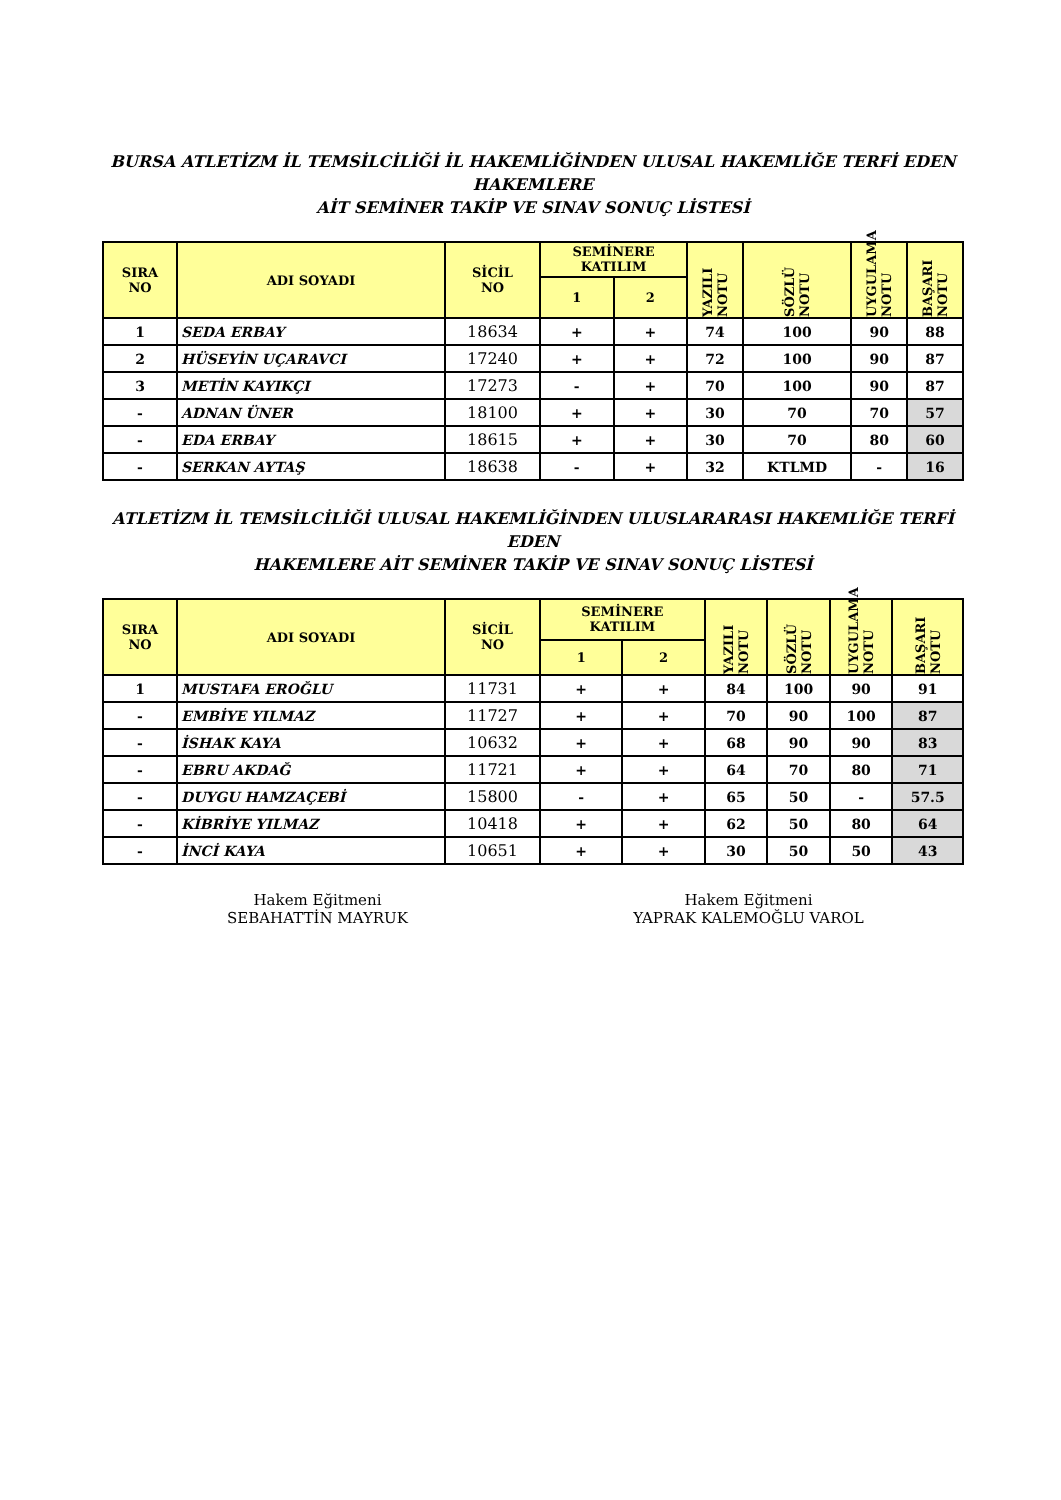BURSA ATLETİZM İL TEMSİLCİLİĞİ İL HAKEMLİĞİNDEN ULUSAL HAKEMLİĞE TERFİ EDEN HAKEMLERE
AİT SEMİNER TAKİP VE SINAV SONUÇ LİSTESİ
| SIRA NO | ADI SOYADI | SİCİL NO | SEMİNERE KATILIM | | YAZILI NOTU | SÖZLÜ NOTU | UYGULAMA NOTU | BAŞARI NOTU |
| --- | --- | --- | --- | --- | --- | --- | --- | --- |
| | | | 1 | 2 | | | | |
| 1 | SEDA ERBAY | 18634 | + | + | 74 | 100 | 90 | 88 |
| 2 | HÜSEYİN UÇARAVCI | 17240 | + | + | 72 | 100 | 90 | 87 |
| 3 | METİN KAYIKÇI | 17273 | - | + | 70 | 100 | 90 | 87 |
| - | ADNAN ÜNER | 18100 | + | + | 30 | 70 | 70 | 57 |
| - | EDA ERBAY | 18615 | + | + | 30 | 70 | 80 | 60 |
| - | SERKAN AYTAŞ | 18638 | - | + | 32 | KTLMD | - | 16 |
ATLETİZM İL TEMSİLCİLİĞİ ULUSAL HAKEMLİĞİNDEN ULUSLARARASI HAKEMLİĞE TERFİ EDEN
HAKEMLERE AİT SEMİNER TAKİP VE SINAV SONUÇ LİSTESİ
| SIRA NO | ADI SOYADI | SİCİL NO | SEMİNERE KATILIM | | YAZILI NOTU | SÖZLÜ NOTU | UYGULAMA NOTU | BAŞARI NOTU |
| --- | --- | --- | --- | --- | --- | --- | --- | --- |
| | | | 1 | 2 | | | | |
| 1 | MUSTAFA EROĞLU | 11731 | + | + | 84 | 100 | 90 | 91 |
| - | EMBİYE YILMAZ | 11727 | + | + | 70 | 90 | 100 | 87 |
| - | İSHAK KAYA | 10632 | + | + | 68 | 90 | 90 | 83 |
| - | EBRU AKDAĞ | 11721 | + | + | 64 | 70 | 80 | 71 |
| - | DUYGU HAMZAÇEBİ | 15800 | - | + | 65 | 50 | - | 57.5 |
| - | KİBRİYE YILMAZ | 10418 | + | + | 62 | 50 | 80 | 64 |
| - | İNCİ KAYA | 10651 | + | + | 30 | 50 | 50 | 43 |
Hakem Eğitmeni
SEBAHATTİN MAYRUK
Hakem Eğitmeni
YAPRAK KALEMOĞLU VAROL